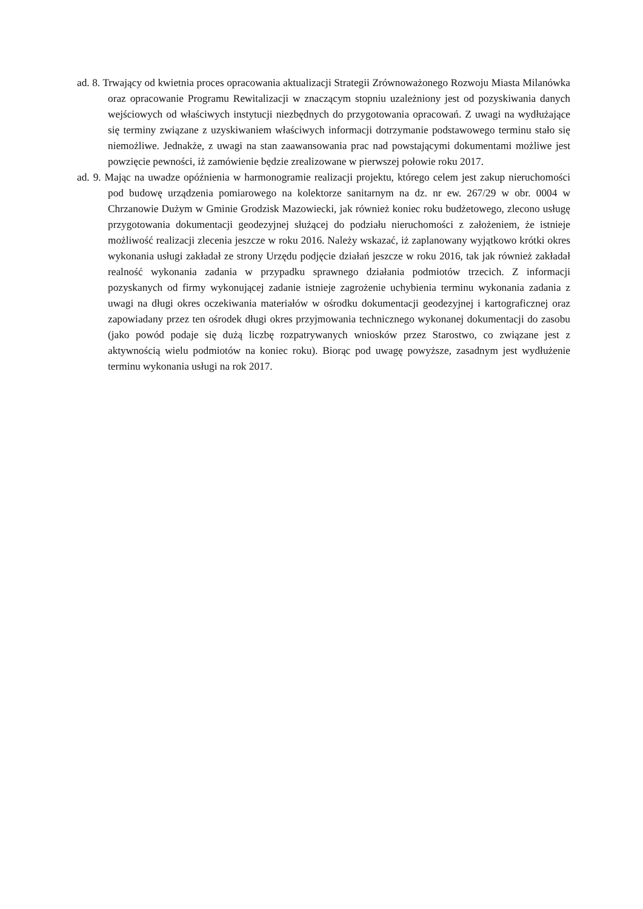ad. 8. Trwający od kwietnia proces opracowania aktualizacji Strategii Zrównoważonego Rozwoju Miasta Milanówka oraz opracowanie Programu Rewitalizacji w znaczącym stopniu uzależniony jest od pozyskiwania danych wejściowych od właściwych instytucji niezbędnych do przygotowania opracowań. Z uwagi na wydłużające się terminy związane z uzyskiwaniem właściwych informacji dotrzymanie podstawowego terminu stało się niemożliwe. Jednakże, z uwagi na stan zaawansowania prac nad powstającymi dokumentami możliwe jest powzięcie pewności, iż zamówienie będzie zrealizowane w pierwszej połowie roku 2017.
ad. 9. Mając na uwadze opóźnienia w harmonogramie realizacji projektu, którego celem jest zakup nieruchomości pod budowę urządzenia pomiarowego na kolektorze sanitarnym na dz. nr ew. 267/29 w obr. 0004 w Chrzanowie Dużym w Gminie Grodzisk Mazowiecki, jak również koniec roku budżetowego, zlecono usługę przygotowania dokumentacji geodezyjnej służącej do podziału nieruchomości z założeniem, że istnieje możliwość realizacji zlecenia jeszcze w roku 2016. Należy wskazać, iż zaplanowany wyjątkowo krótki okres wykonania usługi zakładał ze strony Urzędu podjęcie działań jeszcze w roku 2016, tak jak również zakładał realność wykonania zadania w przypadku sprawnego działania podmiotów trzecich. Z informacji pozyskanych od firmy wykonującej zadanie istnieje zagrożenie uchybienia terminu wykonania zadania z uwagi na długi okres oczekiwania materiałów w ośrodku dokumentacji geodezyjnej i kartograficznej oraz zapowiadany przez ten ośrodek długi okres przyjmowania technicznego wykonanej dokumentacji do zasobu (jako powód podaje się dużą liczbę rozpatrywanych wniosków przez Starostwo, co związane jest z aktywnością wielu podmiotów na koniec roku). Biorąc pod uwagę powyższe, zasadnym jest wydłużenie terminu wykonania usługi na rok 2017.